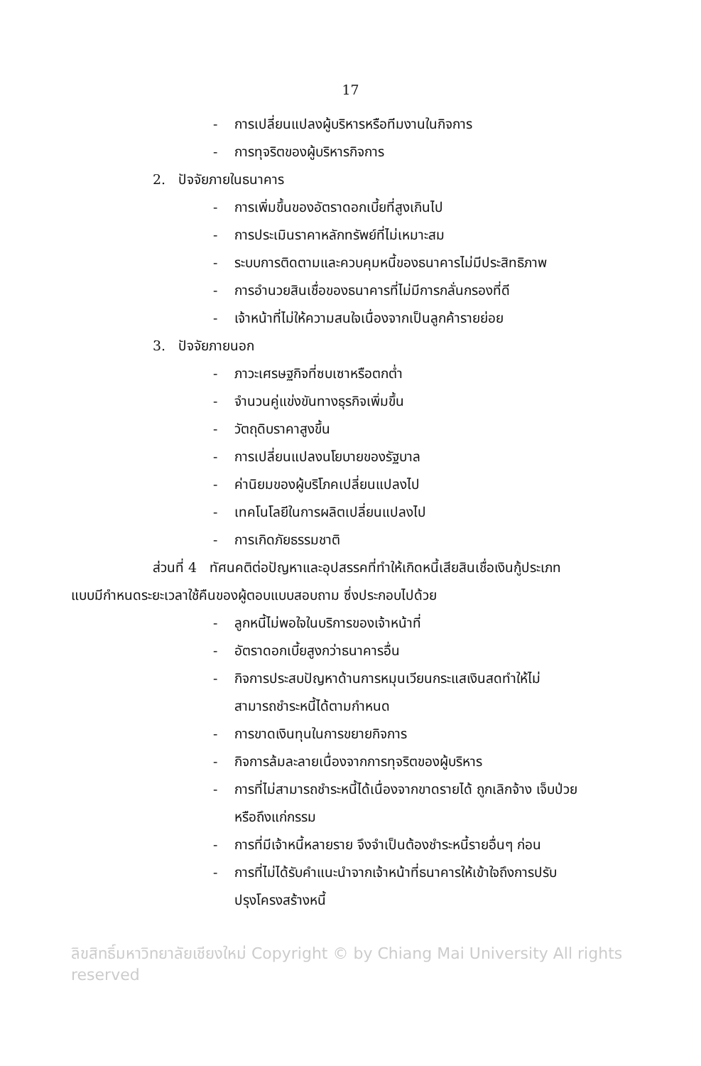17
- การเปลี่ยนแปลงผู้บริหารหรือทีมงานในกิจการ
- การทุจริตของผู้บริหารกิจการ
2. ปัจจัยภายในธนาคาร
- การเพิ่มขึ้นของอัตราดอกเบี้ยที่สูงเกินไป
- การประเมินราคาหลักทรัพย์ที่ไม่เหมาะสม
- ระบบการติดตามและควบคุมหนี้ของธนาคารไม่มีประสิทธิภาพ
- การอำนวยสินเชื่อของธนาคารที่ไม่มีการกลั่นกรองที่ดี
- เจ้าหน้าที่ไม่ให้ความสนใจเนื่องจากเป็นลูกค้ารายย่อย
3. ปัจจัยภายนอก
- ภาวะเศรษฐกิจที่ซบเซาหรือตกต่ำ
- จำนวนคู่แข่งขันทางธุรกิจเพิ่มขึ้น
- วัตถุดิบราคาสูงขึ้น
- การเปลี่ยนแปลงนโยบายของรัฐบาล
- ค่านิยมของผู้บริโภคเปลี่ยนแปลงไป
- เทคโนโลยีในการผลิตเปลี่ยนแปลงไป
- การเกิดภัยธรรมชาติ
ส่วนที่ 4 ทัศนคติต่อปัญหาและอุปสรรคที่ทำให้เกิดหนี้เสียสินเชื่อเงินกู้ประเภท
แบบมีกำหนดระยะเวลาใช้คืนของผู้ตอบแบบสอบถาม ซึ่งประกอบไปด้วย
- ลูกหนี้ไม่พอใจในบริการของเจ้าหน้าที่
- อัตราดอกเบี้ยสูงกว่าธนาคารอื่น
- กิจการประสบปัญหาด้านการหมุนเวียนกระแสเงินสดทำให้ไม่
สามารถชำระหนี้ได้ตามกำหนด
- การขาดเงินทุนในการขยายกิจการ
- กิจการล้มละลายเนื่องจากการทุจริตของผู้บริหาร
- การที่ไม่สามารถชำระหนี้ได้เนื่องจากขาดรายได้ ถูกเลิกจ้าง เจ็บป่วย
หรือถึงแก่กรรม
- การที่มีเจ้าหนี้หลายราย จึงจำเป็นต้องชำระหนี้รายอื่นๆ ก่อน
- การที่ไม่ได้รับคำแนะนำจากเจ้าหน้าที่ธนาคารให้เข้าใจถึงการปรับ
ปรุงโครงสร้างหนี้
ลิขสิทธิ์มหาวิทยาลัยเชียงใหม่ Copyright © by Chiang Mai University All rights reserved